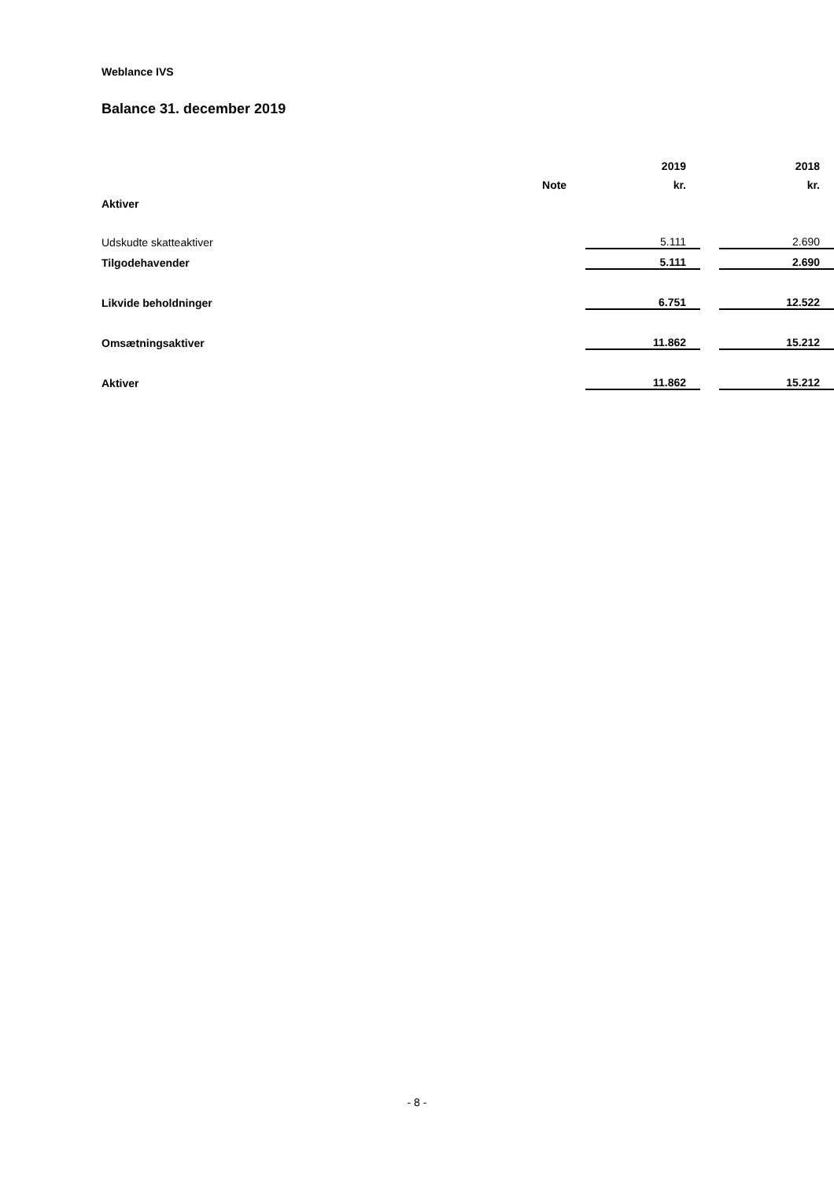Weblance IVS
Balance 31. december 2019
| | | | 2019 | | 2018 |
| --- | --- | --- | --- | --- | --- |
| | Note | | kr. | | kr. |
| Aktiver | | | | | |
| Udskudte skatteaktiver | | | 5.111 | | 2.690 |
| Tilgodehavender | | | 5.111 | | 2.690 |
| Likvide beholdninger | | | 6.751 | | 12.522 |
| Omsætningsaktiver | | | 11.862 | | 15.212 |
| Aktiver | | | 11.862 | | 15.212 |
- 8 -